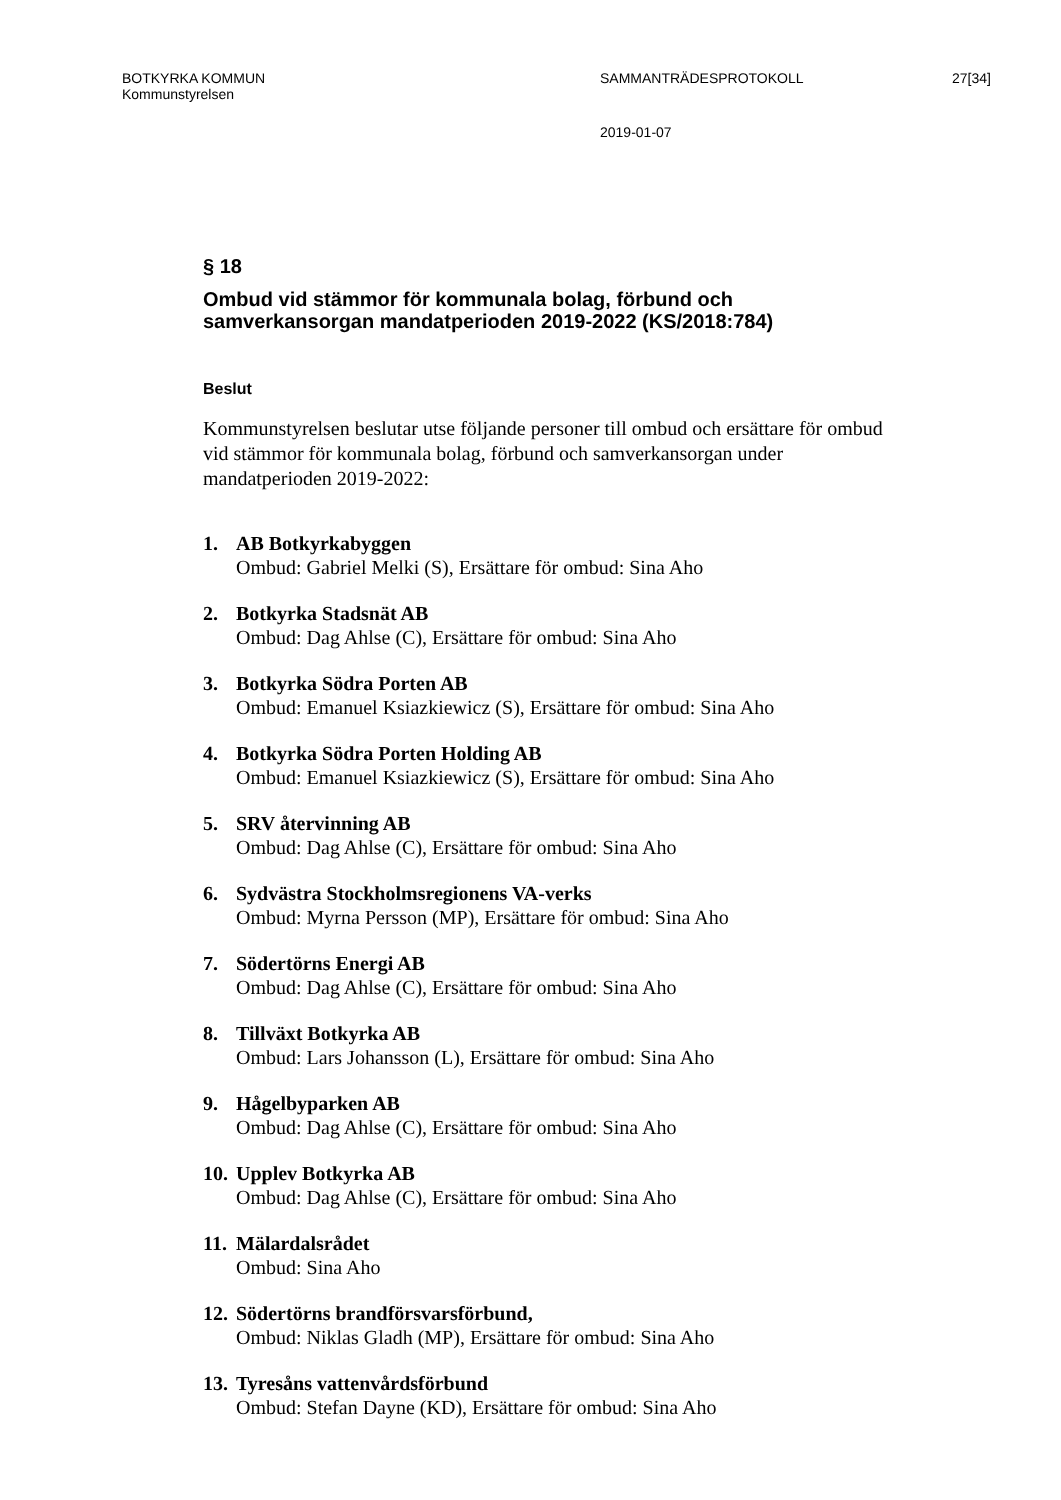BOTKYRKA KOMMUN
Kommunstyrelsen
SAMMANTRÄDESPROTOKOLL 27[34]
2019-01-07
§ 18
Ombud vid stämmor för kommunala bolag, förbund och samverkansorgan mandatperioden 2019-2022 (KS/2018:784)
Beslut
Kommunstyrelsen beslutar utse följande personer till ombud och ersättare för ombud vid stämmor för kommunala bolag, förbund och samverkansorgan under mandatperioden 2019-2022:
1. AB Botkyrkabyggen
Ombud: Gabriel Melki (S), Ersättare för ombud: Sina Aho
2. Botkyrka Stadsnät AB
Ombud: Dag Ahlse (C), Ersättare för ombud: Sina Aho
3. Botkyrka Södra Porten AB
Ombud: Emanuel Ksiazkiewicz (S), Ersättare för ombud: Sina Aho
4. Botkyrka Södra Porten Holding AB
Ombud: Emanuel Ksiazkiewicz (S), Ersättare för ombud: Sina Aho
5. SRV återvinning AB
Ombud: Dag Ahlse (C), Ersättare för ombud: Sina Aho
6. Sydvästra Stockholmsregionens VA-verks
Ombud: Myrna Persson (MP), Ersättare för ombud: Sina Aho
7. Södertörns Energi AB
Ombud: Dag Ahlse (C), Ersättare för ombud: Sina Aho
8. Tillväxt Botkyrka AB
Ombud: Lars Johansson (L), Ersättare för ombud: Sina Aho
9. Hågelbyparken AB
Ombud: Dag Ahlse (C), Ersättare för ombud: Sina Aho
10.
Upplev Botkyrka AB
Ombud: Dag Ahlse (C), Ersättare för ombud: Sina Aho
11.
Mälardalsrådet
Ombud: Sina Aho
12.
Södertörns brandförsvarsförbund,
Ombud: Niklas Gladh (MP), Ersättare för ombud: Sina Aho
13.
Tyresåns vattenvårdsförbund
Ombud: Stefan Dayne (KD), Ersättare för ombud: Sina Aho